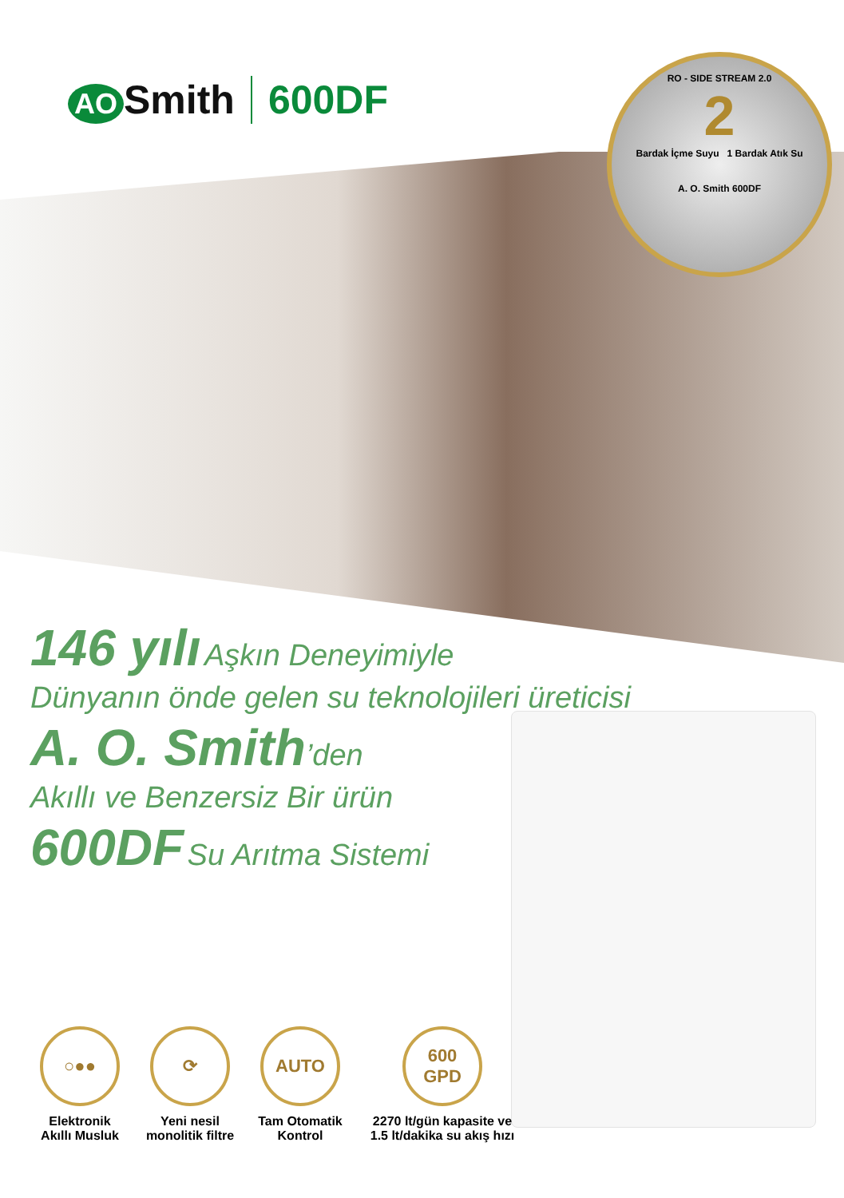AO Smith 600DF
RO - SIDE STREAM 2.0
2
Bardak İçme Suyu 1 Bardak Atık Su
A. O. Smith 600DF
146 yılı Aşkın Deneyimiyle
Dünyanın önde gelen su teknolojileri üreticisi
A. O. Smith’den
Akıllı ve Benzersiz Bir ürün
600DF Su Arıtma Sistemi
○●●
Elektronik
Akıllı Musluk
⟳
Yeni nesil
monolitik filtre
AUTO
Tam Otomatik
Kontrol
600
GPD
2270 lt/gün kapasite ve
1.5 lt/dakika su akış hızı